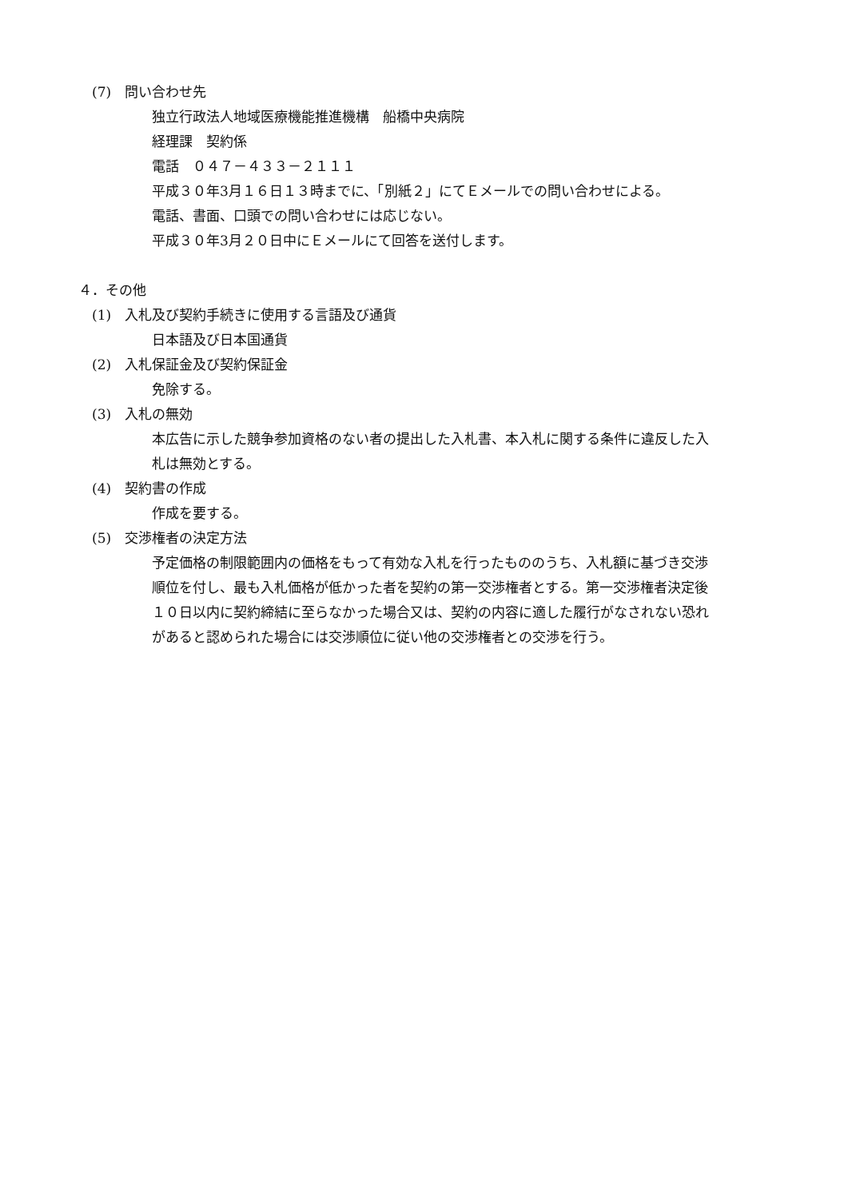(7)　問い合わせ先
独立行政法人地域医療機能推進機構　船橋中央病院
経理課　契約係
電話　０４７－４３３－２１１１
平成３０年3月１６日１３時までに、「別紙２」にてＥメールでの問い合わせによる。
電話、書面、口頭での問い合わせには応じない。
平成３０年3月２０日中にＥメールにて回答を送付します。
４．その他
(1)　入札及び契約手続きに使用する言語及び通貨
日本語及び日本国通貨
(2)　入札保証金及び契約保証金
免除する。
(3)　入札の無効
本広告に示した競争参加資格のない者の提出した入札書、本入札に関する条件に違反した入札は無効とする。
(4)　契約書の作成
作成を要する。
(5)　交渉権者の決定方法
予定価格の制限範囲内の価格をもって有効な入札を行ったもののうち、入札額に基づき交渉順位を付し、最も入札価格が低かった者を契約の第一交渉権者とする。第一交渉権者決定後１０日以内に契約締結に至らなかった場合又は、契約の内容に適した履行がなされない恐れがあると認められた場合には交渉順位に従い他の交渉権者との交渉を行う。